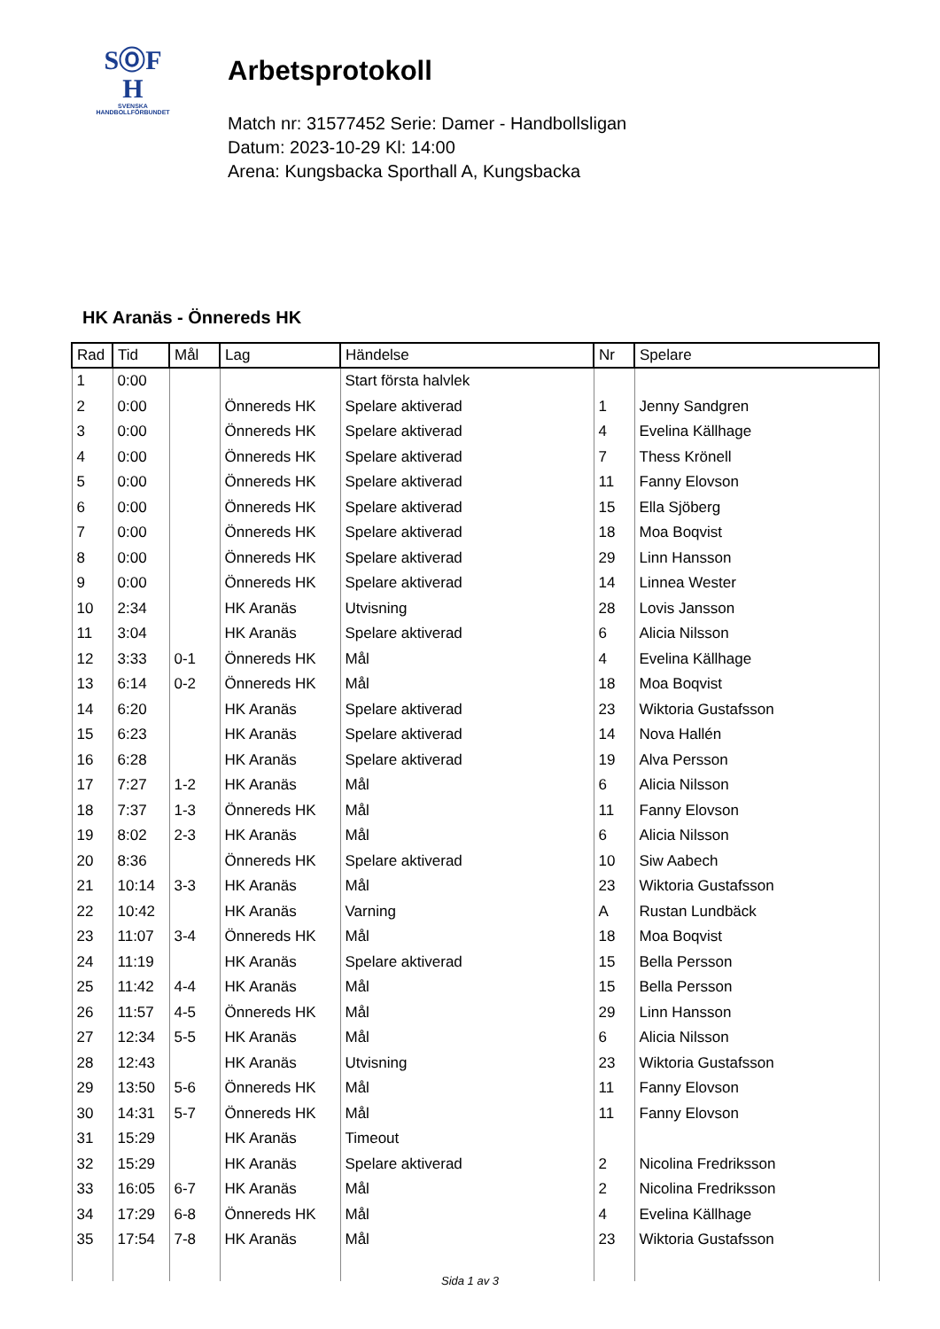SⓄF
H
SVENSKA
HANDBOLLFÖRBUNDET
Arbetsprotokoll
Match nr: 31577452 Serie: Damer - Handbollsligan
Datum: 2023-10-29 Kl: 14:00
Arena: Kungsbacka Sporthall A, Kungsbacka
HK Aranäs - Önnereds HK
| Rad | Tid | Mål | Lag | Händelse | Nr | Spelare |
| --- | --- | --- | --- | --- | --- | --- |
| 1 | 0:00 | | | Start första halvlek | | |
| 2 | 0:00 | | Önnereds HK | Spelare aktiverad | 1 | Jenny Sandgren |
| 3 | 0:00 | | Önnereds HK | Spelare aktiverad | 4 | Evelina Källhage |
| 4 | 0:00 | | Önnereds HK | Spelare aktiverad | 7 | Thess Krönell |
| 5 | 0:00 | | Önnereds HK | Spelare aktiverad | 11 | Fanny Elovson |
| 6 | 0:00 | | Önnereds HK | Spelare aktiverad | 15 | Ella Sjöberg |
| 7 | 0:00 | | Önnereds HK | Spelare aktiverad | 18 | Moa Boqvist |
| 8 | 0:00 | | Önnereds HK | Spelare aktiverad | 29 | Linn Hansson |
| 9 | 0:00 | | Önnereds HK | Spelare aktiverad | 14 | Linnea Wester |
| 10 | 2:34 | | HK Aranäs | Utvisning | 28 | Lovis Jansson |
| 11 | 3:04 | | HK Aranäs | Spelare aktiverad | 6 | Alicia Nilsson |
| 12 | 3:33 | 0-1 | Önnereds HK | Mål | 4 | Evelina Källhage |
| 13 | 6:14 | 0-2 | Önnereds HK | Mål | 18 | Moa Boqvist |
| 14 | 6:20 | | HK Aranäs | Spelare aktiverad | 23 | Wiktoria Gustafsson |
| 15 | 6:23 | | HK Aranäs | Spelare aktiverad | 14 | Nova Hallén |
| 16 | 6:28 | | HK Aranäs | Spelare aktiverad | 19 | Alva Persson |
| 17 | 7:27 | 1-2 | HK Aranäs | Mål | 6 | Alicia Nilsson |
| 18 | 7:37 | 1-3 | Önnereds HK | Mål | 11 | Fanny Elovson |
| 19 | 8:02 | 2-3 | HK Aranäs | Mål | 6 | Alicia Nilsson |
| 20 | 8:36 | | Önnereds HK | Spelare aktiverad | 10 | Siw Aabech |
| 21 | 10:14 | 3-3 | HK Aranäs | Mål | 23 | Wiktoria Gustafsson |
| 22 | 10:42 | | HK Aranäs | Varning | A | Rustan Lundbäck |
| 23 | 11:07 | 3-4 | Önnereds HK | Mål | 18 | Moa Boqvist |
| 24 | 11:19 | | HK Aranäs | Spelare aktiverad | 15 | Bella Persson |
| 25 | 11:42 | 4-4 | HK Aranäs | Mål | 15 | Bella Persson |
| 26 | 11:57 | 4-5 | Önnereds HK | Mål | 29 | Linn Hansson |
| 27 | 12:34 | 5-5 | HK Aranäs | Mål | 6 | Alicia Nilsson |
| 28 | 12:43 | | HK Aranäs | Utvisning | 23 | Wiktoria Gustafsson |
| 29 | 13:50 | 5-6 | Önnereds HK | Mål | 11 | Fanny Elovson |
| 30 | 14:31 | 5-7 | Önnereds HK | Mål | 11 | Fanny Elovson |
| 31 | 15:29 | | HK Aranäs | Timeout | | |
| 32 | 15:29 | | HK Aranäs | Spelare aktiverad | 2 | Nicolina Fredriksson |
| 33 | 16:05 | 6-7 | HK Aranäs | Mål | 2 | Nicolina Fredriksson |
| 34 | 17:29 | 6-8 | Önnereds HK | Mål | 4 | Evelina Källhage |
| 35 | 17:54 | 7-8 | HK Aranäs | Mål | 23 | Wiktoria Gustafsson |
Sida 1 av 3